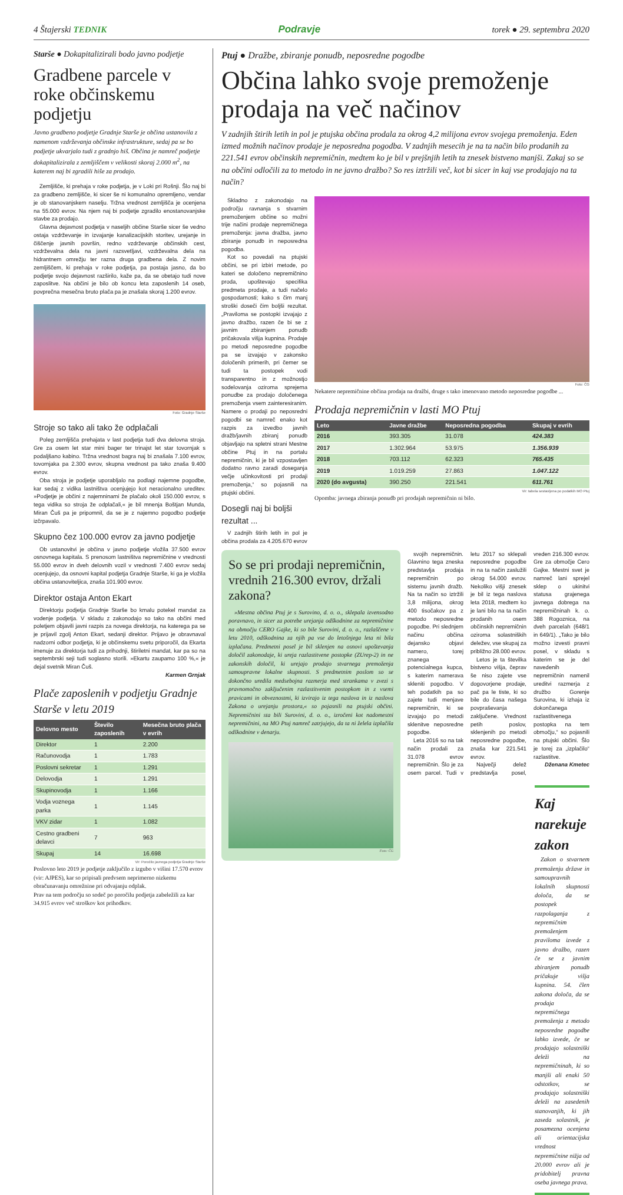4 Štajerski TEDNIK Podravje torek ● 29. septembra 2020
Starše ● Dokapitalizirali bodo javno podjetje
Gradbene parcele v roke občinskemu podjetju
Javno gradbeno podjetje Gradnje Starše je občina ustanovila z namenom vzdrževanja občinske infrastrukture, sedaj pa se bo podjetje ukvarjalo tudi z gradnjo hiš. Občina je namreč podjetje dokapitalizirala z zemljiščem v velikosti skoraj 2.000 m<sup>2</sup>, na katerem naj bi zgradili hiše za prodajo.
Zemljišče, ki prehaja v roke podjetja, je v Loki pri Rošnji. Šlo naj bi za gradbeno zemljišče, ki sicer še ni komunalno opremljeno, vendar je ob stanovanjskem naselju. Tržna vrednost zemljišča je ocenjena na 55.000 evrov. Na njem naj bi podjetje zgradilo enostanovanjske stavbe za prodajo.
Glavna dejavnost podjetja v naseljih občine Starše sicer še vedno ostaja vzdrževanje in izvajanje kanalizacijskih storitev, urejanje in čiščenje javnih površin, redno vzdrževanje občinskih cest, vzdrževalna dela na javni razsvetljavi, vzdrževalna dela na hidrantnem omrežju ter razna druga gradbena dela. Z novim zemljiščem, ki prehaja v roke podjetja, pa postaja jasno, da bo podjetje svojo dejavnost razširilo, kaže pa, da se obetajo tudi nove zaposlitve. Na občini je bilo ob koncu leta zaposlenih 14 oseb, povprečna mesečna bruto plača pa je znašala skoraj 1.200 evrov.
Foto: Gradnje Starše
Stroje so tako ali tako že odplačali
Poleg zemljišča prehajata v last podjetja tudi dva delovna stroja. Gre za osem let star mini bager ter trinajst let star tovornjak s podaljšano kabino. Tržna vrednost bagra naj bi znašala 7.100 evrov, tovornjaka pa 2.300 evrov, skupna vrednost pa tako znaša 9.400 evrov.
Oba stroja je podjetje uporabljalo na podlagi najemne pogodbe, kar sedaj z vidika lastništva ocenjujejo kot neracionalno ureditev. »Podjetje je občini z najemninami že plačalo okoli 150.000 evrov, s tega vidika so stroja že odplačali,« je bil mnenja Boštjan Munda, Miran Čuš pa je pripomnil, da se je z najemno pogodbo podjetje izčrpavalo.
Skupno čez 100.000 evrov za javno podjetje
Ob ustanovitvi je občina v javno podjetje vložila 37.500 evrov osnovnega kapitala. S prenosom lastništva nepremičnine v vrednosti 55.000 evrov in dveh delovnih vozil v vrednosti 7.400 evrov sedaj ocenjujejo, da osnovni kapital podjetja Gradnje Starše, ki ga je vložila občina ustanoviteljica, znaša 101.900 evrov.
Direktor ostaja Anton Ekart
Direktorju podjetja Gradnje Starše bo kmalu potekel mandat za vodenje podjetja. V skladu z zakonodajo so tako na občini med poletjem objavili javni razpis za novega direktorja, na katerega pa se je prijavil zgolj Anton Ekart, sedanji direktor. Prijavo je obravnaval nadzorni odbor podjetja, ki je občinskemu svetu priporočil, da Ekarta imenuje za direktorja tudi za prihodnji, štiriletni mandat, kar pa so na septembrski seji tudi soglasno storili. »Ekartu zaupamo 100 %,« je dejal svetnik Miran Čuš.
Karmen Grnjak
Plače zaposlenih v podjetju Gradnje Starše v letu 2019
| Delovno mesto | Število zaposlenih | Mesečna bruto plača v evrih |
| --- | --- | --- |
| Direktor | 1 | 2.200 |
| Računovodja | 1 | 1.783 |
| Poslovni sekretar | 1 | 1.291 |
| Delovodja | 1 | 1.291 |
| Skupinovodja | 1 | 1.166 |
| Vodja voznega parka | 1 | 1.145 |
| VKV zidar | 1 | 1.082 |
| Cestno gradbeni delavci | 7 | 963 |
| Skupaj | 14 | 16.698 |
Vir: Poročilo javnega podjetja Gradnje Starše
Poslovno leto 2019 je podjetje zaključilo z izgubo v višini 17.570 evrov (vir: AJPES), kar so pripisali predvsem neprimerno nizkemu obračunavanju omrežnine pri odvajanju odplak.
Prav na tem področju so sodeč po poročilu podjetja zabeležili za kar 34.915 evrov več stroškov kot prihodkov.
Ptuj ● Dražbe, zbiranje ponudb, neposredne pogodbe
Občina lahko svoje premoženje prodaja na več načinov
V zadnjih štirih letih in pol je ptujska občina prodala za okrog 4,2 milijona evrov svojega premoženja. Eden izmed možnih načinov prodaje je neposredna pogodba. V zadnjih mesecih je na ta način bilo prodanih za 221.541 evrov občinskih nepremičnin, medtem ko je bil v prejšnjih letih ta znesek bistveno manjši. Zakaj so se na občini odločili za to metodo in ne javno dražbo? So res iztržili več, kot bi sicer in kaj vse prodajajo na ta način?
Skladno z zakonodajo na področju ravnanja s stvarnim premoženjem občine so možni trije načini prodaje nepremičnega premoženja: javna dražba, javno zbiranje ponudb in neposredna pogodba.
Kot so povedali na ptujski občini, se pri izbiri metode, po kateri se določeno nepremičnino proda, upoštevajo specifika predmeta prodaje, a tudi načelo gospodarnosti; kako s čim manj stroški doseči čim boljši rezultat. „Praviloma se postopki izvajajo z javno dražbo, razen če bi se z javnim zbiranjem ponudb pričakovala višja kupnina. Prodaje po metodi neposredne pogodbe pa se izvajajo v zakonsko določenih primerih, pri čemer se tudi ta postopek vodi transparentno in z možnostjo sodelovanja oziroma sprejema ponudbe za prodajo določenega premoženja vsem zainteresiranim. Namere o prodaji po neposredni pogodbi se namreč enako kot razpis za izvedbo javnih dražb/javnih zbiranj ponudb objavljajo na spletni strani Mestne občine Ptuj in na portalu nepremičnin, ki je bil vzpostavljen dodatno ravno zaradi doseganja večje učinkovitosti pri prodaji premoženja,“ so pojasnili na ptujski občini.
Dosegli naj bi boljši rezultat ...
V zadnjih štirih letih in pol je občina prodala za 4.205.670 evrov
Foto: ČG
Nekatere nepremičnine občina prodaja na dražbi, druge s tako imenovano metodo neposredne pogodbe ...
Prodaja nepremičnin v lasti MO Ptuj
| Leto | Javne dražbe | Neposredna pogodba | Skupaj v evrih |
| --- | --- | --- | --- |
| 2016 | 393.305 | 31.078 | 424.383 |
| 2017 | 1.302.964 | 53.975 | 1.356.939 |
| 2018 | 703.112 | 62.323 | 765.435 |
| 2019 | 1.019.259 | 27.863 | 1.047.122 |
| 2020 (do avgusta) | 390.250 | 221.541 | 611.761 |
Vir: tabela sestavljena po podatkih MO Ptuj
Opomba: javnega zbiranja ponudb pri prodajah nepremičnin ni bilo.
So se pri prodaji nepremičnin, vrednih 216.300 evrov, držali zakona?
»Mestna občina Ptuj je s Surovino, d. o. o., sklepala izvensodno poravnavo, in sicer za potrebe urejanja odškodnine za nepremičnine na območju CERO Gajke, ki so bile Surovini, d. o. o., razlaščene v letu 2010, odškodnina za njih pa vse do letošnjega leta ni bila izplačana. Predmetni posel je bil sklenjen na osnovi upoštevanja določil zakonodaje, ki ureja razlastitvene postopke (ZUrep-2) in ne zakonskih določil, ki urejajo prodajo stvarnega premoženja samoupravne lokalne skupnosti. S predmetnim poslom so se dokončno uredila medsebojna razmerja med strankama v zvezi s pravnomočno zaključenim razlastitvenim postopkom in z vsemi pravicami in obveznostmi, ki izvirajo iz tega naslova in iz naslova Zakona o urejanju prostora,« so pojasnili na ptujski občini. Nepremičnini sta bili Surovini, d. o. o., izročeni kot nadomestni nepremičnini, na MO Ptuj namreč zatrjujejo, da ta ni želela izplačila odškodnine v denarju.
Foto: ČG
svojih nepremičnin. Glavnino tega zneska predstavlja prodaja nepremičnin po sistemu javnih dražb. Na ta način so iztržili 3,8 milijona, okrog 400 tisočakov pa z metodo neposredne pogodbe. Pri slednjem načinu občina dejansko objavi namero, torej znanega potencialnega kupca, s katerim namerava skleniti pogodbo. V teh podatkih pa so zajete tudi menjave nepremičnin, ki se izvajajo po metodi sklenitve neposredne pogodbe.
Leta 2016 so na tak način prodali za 31.078 evrov nepremičnin. Šlo je za osem parcel. Tudi v letu 2017 so sklepali neposredne pogodbe in na ta način zaslužili okrog 54.000 evrov. Nekoliko višji znesek je bil iz tega naslova leta 2018, medtem ko je lani bilo na ta način prodanih osem občinskih nepremičnin oziroma solastniških deležev, vse skupaj za približno 28.000 evrov.
Letos je ta številka bistveno višja, čeprav še niso zajete vse dogovorjene prodaje, pač pa le tiste, ki so bile do časa našega povpraševanja zaključene. Vrednost petih poslov, sklenjenih po metodi neposredne pogodbe, znaša kar 221.541 evrov.
Največji delež predstavlja posel, vreden 216.300 evrov. Gre za območje Cero Gajke. Mestni svet je namreč lani sprejel sklep o ukinitvi statusa grajenega javnega dobrega na nepremičninah k. o. 388 Rogoznica, na dveh parcelah (648/1 in 649/1). „Tako je bilo možno izvesti pravni posel, v skladu s katerim se je del navedenih nepremičnin namenil ureditvi razmerja z družbo Gorenje Surovina, ki izhaja iz dokončanega razlastitvenega postopka na tem območju,“ so pojasnili na ptujski občini. Šlo je torej za „izplačilo“ razlastitve.
Dženana Kmetec
Kaj narekuje zakon
Zakon o stvarnem premoženju države in samoupravnih lokalnih skupnosti določa, da se postopek razpolaganja z nepremičnim premoženjem praviloma izvede z javno dražbo, razen če se z javnim zbiranjem ponudb pričakuje višja kupnina. 54. člen zakona določa, da se prodaja nepremičnega premoženja z metodo neposredne pogodbe lahko izvede, če se prodajajo solastniški deleži na nepremičninah, ki so manjši ali enaki 50 odstotkov, se prodajajo solastniški deleži na zasedenih stanovanjih, ki jih zaseda solastnik, je posamezna ocenjena ali orientacijska vrednost nepremičnine nižja od 20.000 evrov ali je pridobitelj pravna oseba javnega prava.